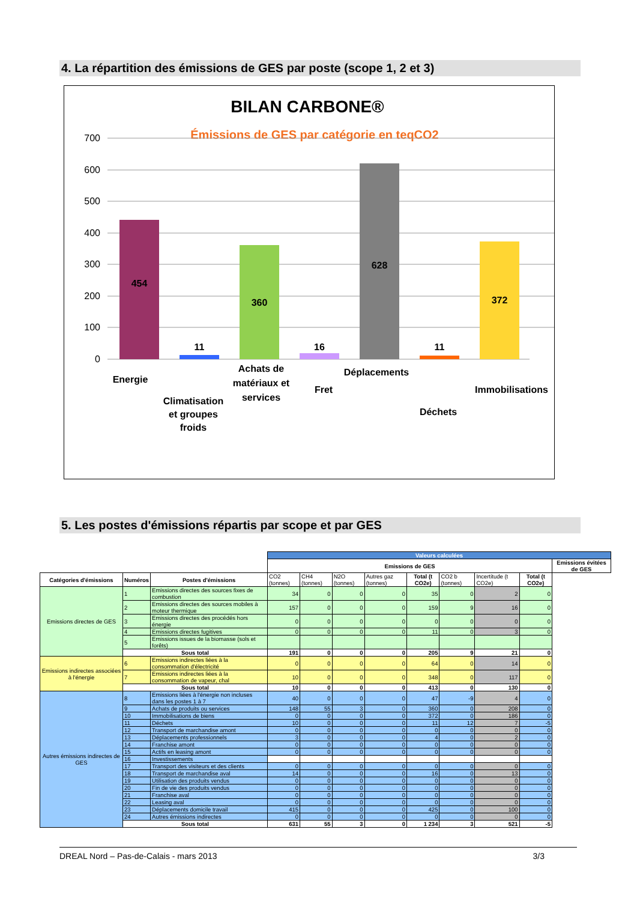4. La répartition des émissions de GES par poste (scope 1, 2 et 3)
BILAN CARBONE®
Émissions de GES par catégorie en teqCO2
700
600
500
400
300
200
100
0
454
11
360
16
628
11
372
Energie
Climatisation
et groupes
froids
Achats de
matériaux et
services
Fret
Déplacements
Déchets
Immobilisations
5. Les postes d'émissions répartis par scope et par GES
| | | | Valeurs calculées | | | | | | | | |
| | | | Emissions de GES | | | | | | | | Emissions évitées de GES |
| Catégories d'émissions | Numéros | Postes d'émissions | CO2 (tonnes) | CH4 (tonnes) | N2O (tonnes) | Autres gaz (tonnes) | Total (t CO2e) | CO2 b (tonnes) | Incertitude (t CO2e) | Total (t CO2e) | |
| Emissions directes de GES | 1 | Emissions directes des sources fixes de combustion | 34 | 0 | 0 | 0 | 35 | 0 | 2 | 0 | |
| | 2 | Emissions directes des sources mobiles à moteur thermique | 157 | 0 | 0 | 0 | 159 | 9 | 16 | 0 | |
| | 3 | Emissions directes des procédés hors énergie | 0 | 0 | 0 | 0 | 0 | 0 | 0 | 0 | |
| | 4 | Emissions directes fugitives | 0 | 0 | 0 | 0 | 11 | 0 | 3 | 0 | |
| | 5 | Emissions issues de la biomasse (sols et forêts) | | | | | | | | | |
| | Sous total | | 191 | 0 | 0 | 0 | 205 | 9 | 21 | 0 | |
| Emissions indirectes associées à l'énergie | 6 | Emissions indirectes liées à la consommation d'électricité | 0 | 0 | 0 | 0 | 64 | 0 | 14 | 0 | |
| | 7 | Emissions indirectes liées à la consommation de vapeur, chal | 10 | 0 | 0 | 0 | 348 | 0 | 117 | 0 | |
| | Sous total | | 10 | 0 | 0 | 0 | 413 | 0 | 130 | 0 | |
| Autres émissions indirectes de GES | 8 | Emissions liées à l'énergie non incluses dans les postes 1 à 7 | 40 | 0 | 0 | 0 | 47 | -9 | 4 | 0 | |
| | 9 | Achats de produits ou services | 148 | 55 | 3 | 0 | 360 | 0 | 208 | 0 | |
| | 10 | Immobilisations de biens | 0 | 0 | 0 | 0 | 372 | 0 | 186 | 0 | |
| | 11 | Déchets | 10 | 0 | 0 | 0 | 11 | 12 | 7 | -5 | |
| | 12 | Transport de marchandise amont | 0 | 0 | 0 | 0 | 0 | 0 | 0 | 0 | |
| | 13 | Déplacements professionnels | 3 | 0 | 0 | 0 | 4 | 0 | 2 | 0 | |
| | 14 | Franchise amont | 0 | 0 | 0 | 0 | 0 | 0 | 0 | 0 | |
| | 15 | Actifs en leasing amont | 0 | 0 | 0 | 0 | 0 | 0 | 0 | 0 | |
| | 16 | Investissements | | | | | | | | | |
| | 17 | Transport des visiteurs et des clients | 0 | 0 | 0 | 0 | 0 | 0 | 0 | 0 | |
| | 18 | Transport de marchandise aval | 14 | 0 | 0 | 0 | 16 | 0 | 13 | 0 | |
| | 19 | Utilisation des produits vendus | 0 | 0 | 0 | 0 | 0 | 0 | 0 | 0 | |
| | 20 | Fin de vie des produits vendus | 0 | 0 | 0 | 0 | 0 | 0 | 0 | 0 | |
| | 21 | Franchise aval | 0 | 0 | 0 | 0 | 0 | 0 | 0 | 0 | |
| | 22 | Leasing aval | 0 | 0 | 0 | 0 | 0 | 0 | 0 | 0 | |
| | 23 | Déplacements domicile travail | 415 | 0 | 0 | 0 | 425 | 0 | 100 | 0 | |
| | 24 | Autres émissions indirectes | 0 | 0 | 0 | 0 | 0 | 0 | 0 | 0 | |
| | Sous total | | 631 | 55 | 3 | 0 | 1 234 | 3 | 521 | -5 | |
DREAL Nord – Pas-de-Calais - mars 2013 3/3